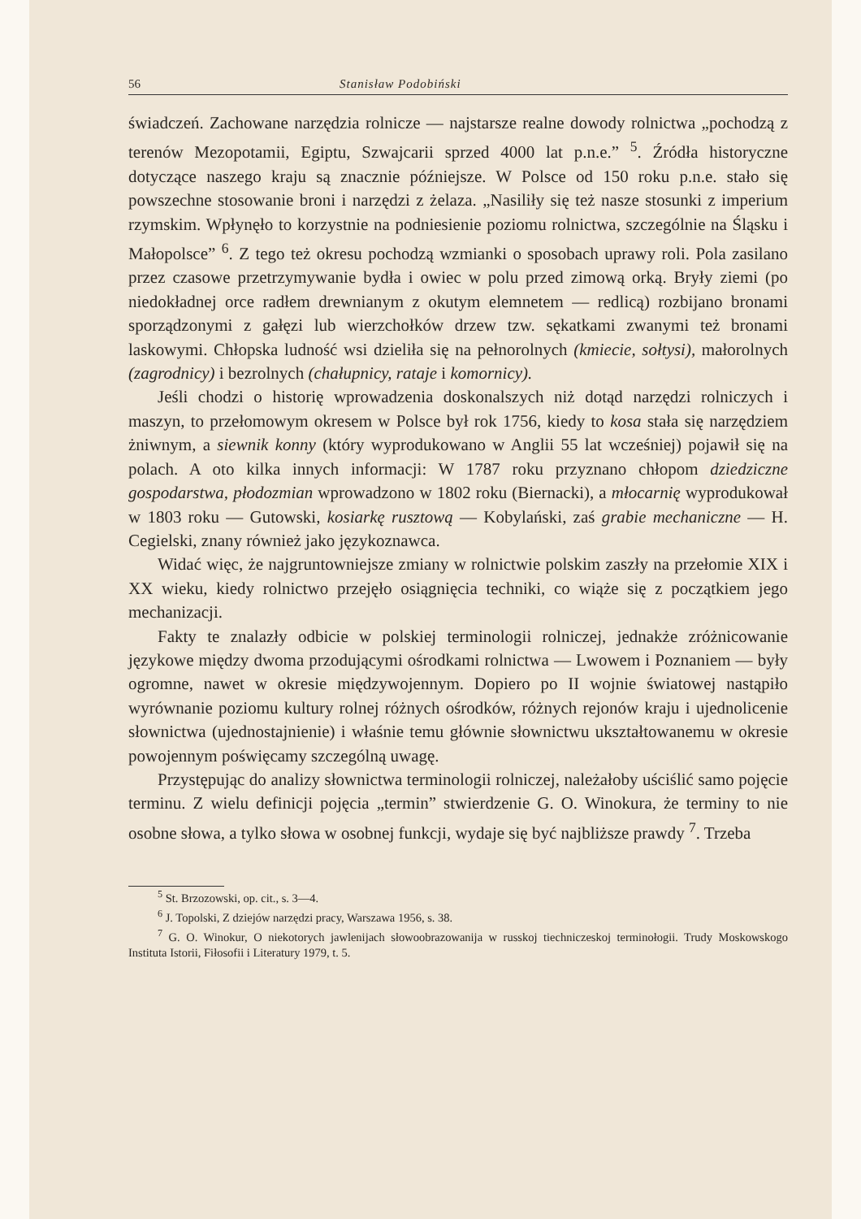56 Stanisław Podobiński
świadczeń. Zachowane narzędzia rolnicze — najstarsze realne dowody rolnictwa „pochodzą z terenów Mezopotamii, Egiptu, Szwajcarii sprzed 4000 lat p.n.e.” <sup>5</sup>. Źródła historyczne dotyczące naszego kraju są znacznie późniejsze. W Polsce od 150 roku p.n.e. stało się powszechne stosowanie broni i narzędzi z żelaza. „Nasiliły się też nasze stosunki z imperium rzymskim. Wpłynęło to korzystnie na podniesienie poziomu rolnictwa, szczególnie na Śląsku i Małopolsce” <sup>6</sup>. Z tego też okresu pochodzą wzmianki o sposobach uprawy roli. Pola zasilano przez czasowe przetrzymywanie bydła i owiec w polu przed zimową orką. Bryły ziemi (po niedokładnej orce radłem drewnianym z okutym elemnetem — redlicą) rozbijano bronami sporządzonymi z gałęzi lub wierzchołków drzew tzw. sękatkami zwanymi też bronami laskowymi. Chłopska ludność wsi dzieliła się na pełnorolnych (kmiecie, sołtysi), małorolnych (zagrodnicy) i bezrolnych (chałupnicy, rataje i komornicy).
Jeśli chodzi o historię wprowadzenia doskonalszych niż dotąd narzędzi rolniczych i maszyn, to przełomowym okresem w Polsce był rok 1756, kiedy to kosa stała się narzędziem żniwnym, a siewnik konny (który wyprodukowano w Anglii 55 lat wcześniej) pojawił się na polach. A oto kilka innych informacji: W 1787 roku przyznano chłopom dziedziczne gospodarstwa, płodozmian wprowadzono w 1802 roku (Biernacki), a młocarnię wyprodukował w 1803 roku — Gutowski, kosiarkę rusztową — Kobylański, zaś grabie mechaniczne — H. Cegielski, znany również jako językoznawca.
Widać więc, że najgruntowniejsze zmiany w rolnictwie polskim zaszły na przełomie XIX i XX wieku, kiedy rolnictwo przejęło osiągnięcia techniki, co wiąże się z początkiem jego mechanizacji.
Fakty te znalazły odbicie w polskiej terminologii rolniczej, jednakże zróżnicowanie językowe między dwoma przodującymi ośrodkami rolnictwa — Lwowem i Poznaniem — były ogromne, nawet w okresie międzywojennym. Dopiero po II wojnie światowej nastąpiło wyrównanie poziomu kultury rolnej różnych ośrodków, różnych rejonów kraju i ujednolicenie słownictwa (ujednostajnienie) i właśnie temu głównie słownictwu ukształtowanemu w okresie powojennym poświęcamy szczególną uwagę.
Przystępując do analizy słownictwa terminologii rolniczej, należałoby uściślić samo pojęcie terminu. Z wielu definicji pojęcia „termin” stwierdzenie G. O. Winokura, że terminy to nie osobne słowa, a tylko słowa w osobnej funkcji, wydaje się być najbliższe prawdy <sup>7</sup>. Trzeba
<sup>5</sup> St. Brzozowski, op. cit., s. 3—4.
<sup>6</sup> J. Topolski, Z dziejów narzędzi pracy, Warszawa 1956, s. 38.
<sup>7</sup> G. O. Winokur, O niekotorych jawlenijach słowoobrazowanija w russkoj tiechniczeskoj terminołogii. Trudy Moskowskogo Instituta Istorii, Fiłosofii i Literatury 1979, t. 5.